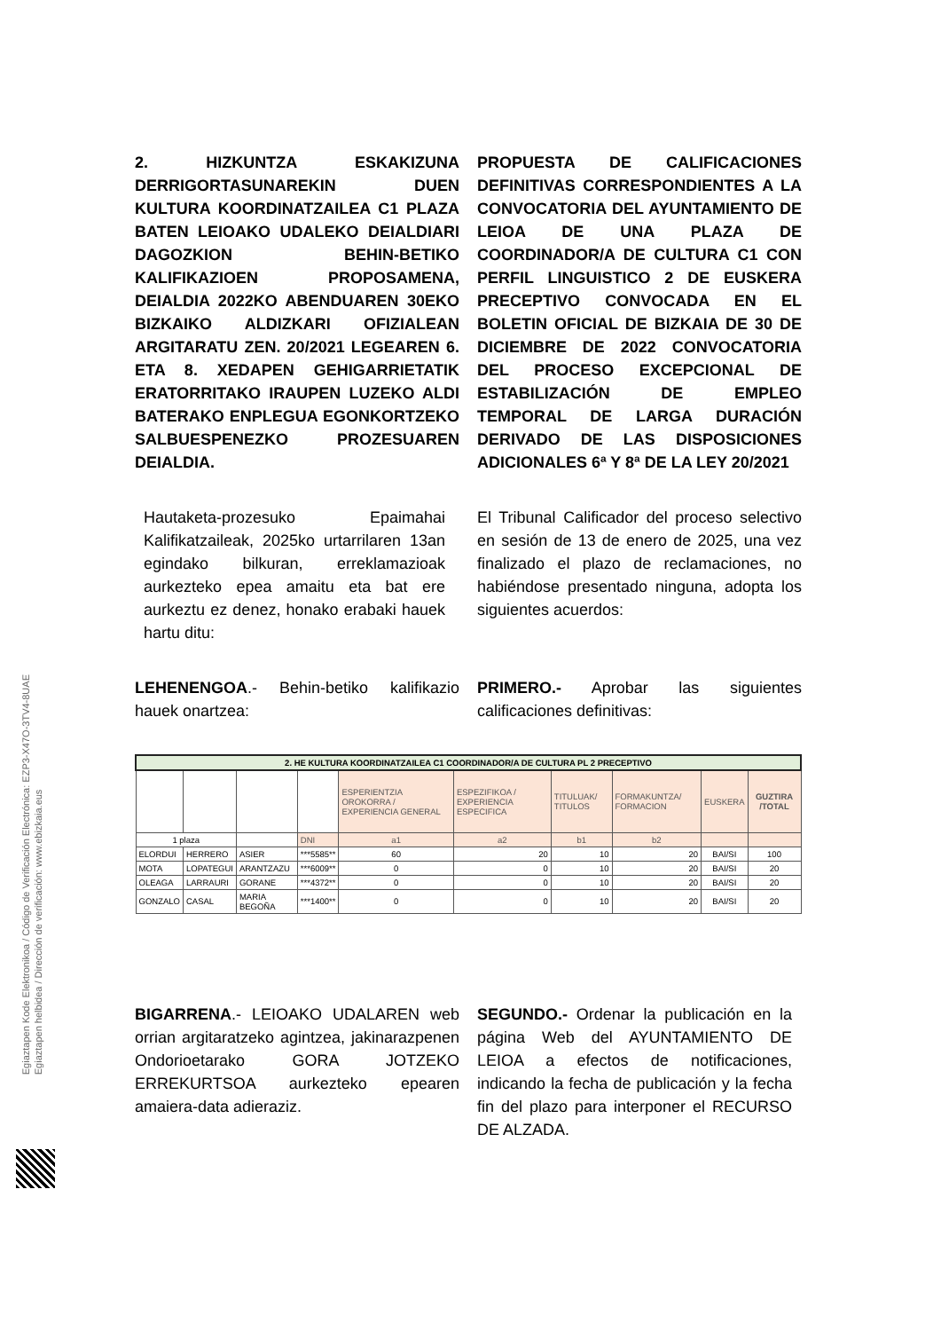Egiaztapen Kode Elektronikoa / Código de Verificación Electrónica: EZP3-X47O-3TV4-8UAE
Egiaztapen helbidea / Dirección de verificación: www.ebizkaia.eus
2. HIZKUNTZA ESKAKIZUNA DERRIGORTASUNAREKIN DUEN KULTURA KOORDINATZAILEA C1 PLAZA BATEN LEIOAKO UDALEKO DEIALDIARI DAGOZKION BEHIN-BETIKO KALIFIKAZIOEN PROPOSAMENA, DEIALDIA 2022KO ABENDUAREN 30EKO BIZKAIKO ALDIZKARI OFIZIALEAN ARGITARATU ZEN. 20/2021 LEGEAREN 6. ETA 8. XEDAPEN GEHIGARRIETATIK ERATORRITAKO IRAUPEN LUZEKO ALDI BATERAKO ENPLEGUA EGONKORTZEKO SALBUESPENEZKO PROZESUAREN DEIALDIA.
PROPUESTA DE CALIFICACIONES DEFINITIVAS CORRESPONDIENTES A LA CONVOCATORIA DEL AYUNTAMIENTO DE LEIOA DE UNA PLAZA DE COORDINADOR/A DE CULTURA C1 CON PERFIL LINGUISTICO 2 DE EUSKERA PRECEPTIVO CONVOCADA EN EL BOLETIN OFICIAL DE BIZKAIA DE 30 DE DICIEMBRE DE 2022 CONVOCATORIA DEL PROCESO EXCEPCIONAL DE ESTABILIZACIÓN DE EMPLEO TEMPORAL DE LARGA DURACIÓN DERIVADO DE LAS DISPOSICIONES ADICIONALES 6ª Y 8ª DE LA LEY 20/2021
Hautaketa-prozesuko Epaimahai Kalifikatzaileak, 2025ko urtarrilaren 13an egindako bilkuran, erreklamazioak aurkezteko epea amaitu eta bat ere aurkeztu ez denez, honako erabaki hauek hartu ditu:
El Tribunal Calificador del proceso selectivo en sesión de 13 de enero de 2025, una vez finalizado el plazo de reclamaciones, no habiéndose presentado ninguna, adopta los siguientes acuerdos:
LEHENENGOA.- Behin-betiko kalifikazio hauek onartzea:
PRIMERO.- Aprobar las siguientes calificaciones definitivas:
| 2. HE KULTURA KOORDINATZAILEA C1 COORDINADOR/A DE CULTURA PL 2 PRECEPTIVO | | | | | | | | | |
| | | | | ESPERIENTZIA OROKORRA / EXPERIENCIA GENERAL | ESPEZIFIKOA / EXPERIENCIA ESPECIFICA | TITULUAK/ TITULOS | FORMAKUNTZA/ FORMACION | EUSKERA | GUZTIRA /TOTAL |
| 1 plaza | | | DNI | a1 | a2 | b1 | b2 | | |
| ELORDUI | HERRERO | ASIER | ***5585** | 60 | 20 | 10 | 20 | BAI/SI | 100 |
| MOTA | LOPATEGUI | ARANTZAZU | ***6009** | 0 | 0 | 10 | 20 | BAI/SI | 20 |
| OLEAGA | LARRAURI | GORANE | ***4372** | 0 | 0 | 10 | 20 | BAI/SI | 20 |
| GONZALO | CASAL | MARIA BEGOÑA | ***1400** | 0 | 0 | 10 | 20 | BAI/SI | 20 |
BIGARRENA.- LEIOAKO UDALAREN web orrian argitaratzeko agintzea, jakinarazpenen Ondorioetarako GORA JOTZEKO ERREKURTSOA aurkezteko epearen amaiera-data adieraziz.
SEGUNDO.- Ordenar la publicación en la página Web del AYUNTAMIENTO DE LEIOA a efectos de notificaciones, indicando la fecha de publicación y la fecha fin del plazo para interponer el RECURSO DE ALZADA.